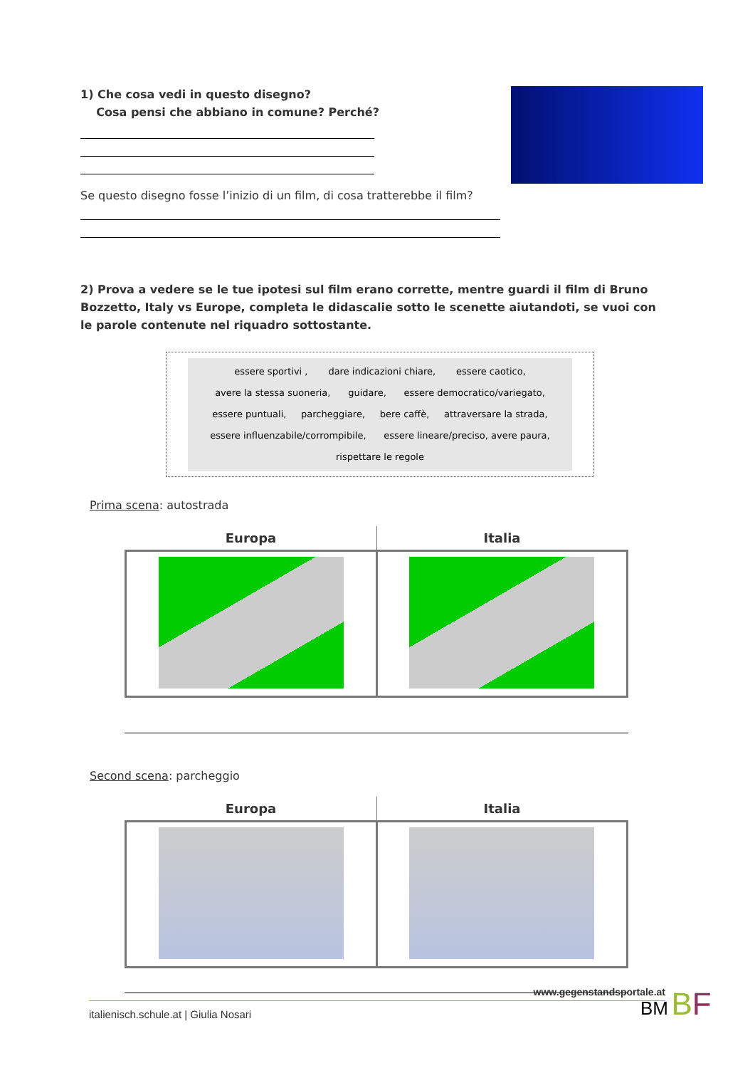1) Che cosa vedi in questo disegno?
Cosa pensi che abbiano in comune? Perché?
Se questo disegno fosse l’inizio di un film, di cosa tratterebbe il film?
2) Prova a vedere se le tue ipotesi sul film erano corrette, mentre guardi il film di Bruno Bozzetto, Italy vs Europe, completa le didascalie sotto le scenette aiutandoti, se vuoi con le parole contenute nel riquadro sottostante.
essere sportivi , dare indicazioni chiare, essere caotico,
avere la stessa suoneria, guidare, essere democratico/variegato,
essere puntuali, parcheggiare, bere caffè, attraversare la strada,
essere influenzabile/corrompibile, essere lineare/preciso, avere paura,
rispettare le regole
Prima scena: autostrada
| Europa | Italia |
| --- | --- |
Second scena: parcheggio
| Europa | Italia |
| --- | --- |
www.gegenstandsportale.at
italienisch.schule.at | Giulia Nosari
BM BF